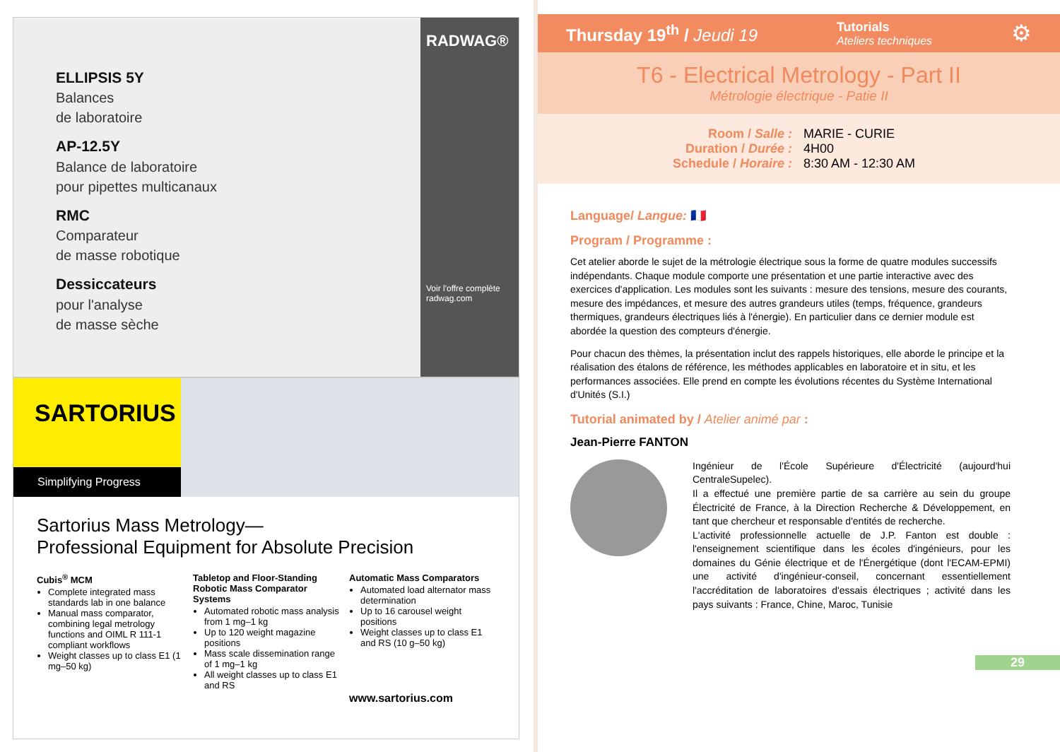ELLIPSIS 5Y
Balances
de laboratoire
AP-12.5Y
Balance de laboratoire
pour pipettes multicanaux
RMC
Comparateur
de masse robotique
Dessiccateurs
pour l'analyse
de masse sèche
RADWAG®
Voir l'offre complète
radwag.com
SARTORIUS
Simplifying Progress
Sartorius Mass Metrology—
Professional Equipment for Absolute Precision
Cubis<sup>®</sup> MCM
Complete integrated mass standards lab in one balance
Manual mass comparator, combining legal metrology functions and OIML R 111-1 compliant workflows
Weight classes up to class E1 (1 mg–50 kg)
Tabletop and Floor-Standing Robotic Mass Comparator Systems
Automated robotic mass analysis from 1 mg–1 kg
Up to 120 weight magazine positions
Mass scale dissemination range of 1 mg–1 kg
All weight classes up to class E1 and RS
Automatic Mass Comparators
Automated load alternator mass determination
Up to 16 carousel weight positions
Weight classes up to class E1 and RS (10 g–50 kg)
www.sartorius.com
Thursday 19<sup>th</sup> / Jeudi 19 Tutorials
Ateliers techniques ⚙
T6 - Electrical Metrology - Part II
Métrologie électrique - Patie II
Room / Salle : MARIE - CURIE
Duration / Durée : 4H00
Schedule / Horaire : 8:30 AM - 12:30 AM
Language/ Langue: 🇫🇷
Program / Programme :
Cet atelier aborde le sujet de la métrologie électrique sous la forme de quatre modules successifs indépendants. Chaque module comporte une présentation et une partie interactive avec des exercices d'application. Les modules sont les suivants : mesure des tensions, mesure des courants, mesure des impédances, et mesure des autres grandeurs utiles (temps, fréquence, grandeurs thermiques, grandeurs électriques liés à l'énergie). En particulier dans ce dernier module est abordée la question des compteurs d'énergie.
Pour chacun des thèmes, la présentation inclut des rappels historiques, elle aborde le principe et la réalisation des étalons de référence, les méthodes applicables en laboratoire et in situ, et les performances associées. Elle prend en compte les évolutions récentes du Système International d'Unités (S.I.)
Tutorial animated by / Atelier animé par :
Jean-Pierre FANTON
Ingénieur de l'École Supérieure d'Électricité (aujourd'hui CentraleSupelec).
Il a effectué une première partie de sa carrière au sein du groupe Électricité de France, à la Direction Recherche & Développement, en tant que chercheur et responsable d'entités de recherche.
L'activité professionnelle actuelle de J.P. Fanton est double : l'enseignement scientifique dans les écoles d'ingénieurs, pour les domaines du Génie électrique et de l'Énergétique (dont l'ECAM-EPMI) une activité d'ingénieur-conseil, concernant essentiellement l'accréditation de laboratoires d'essais électriques ; activité dans les pays suivants : France, Chine, Maroc, Tunisie
29